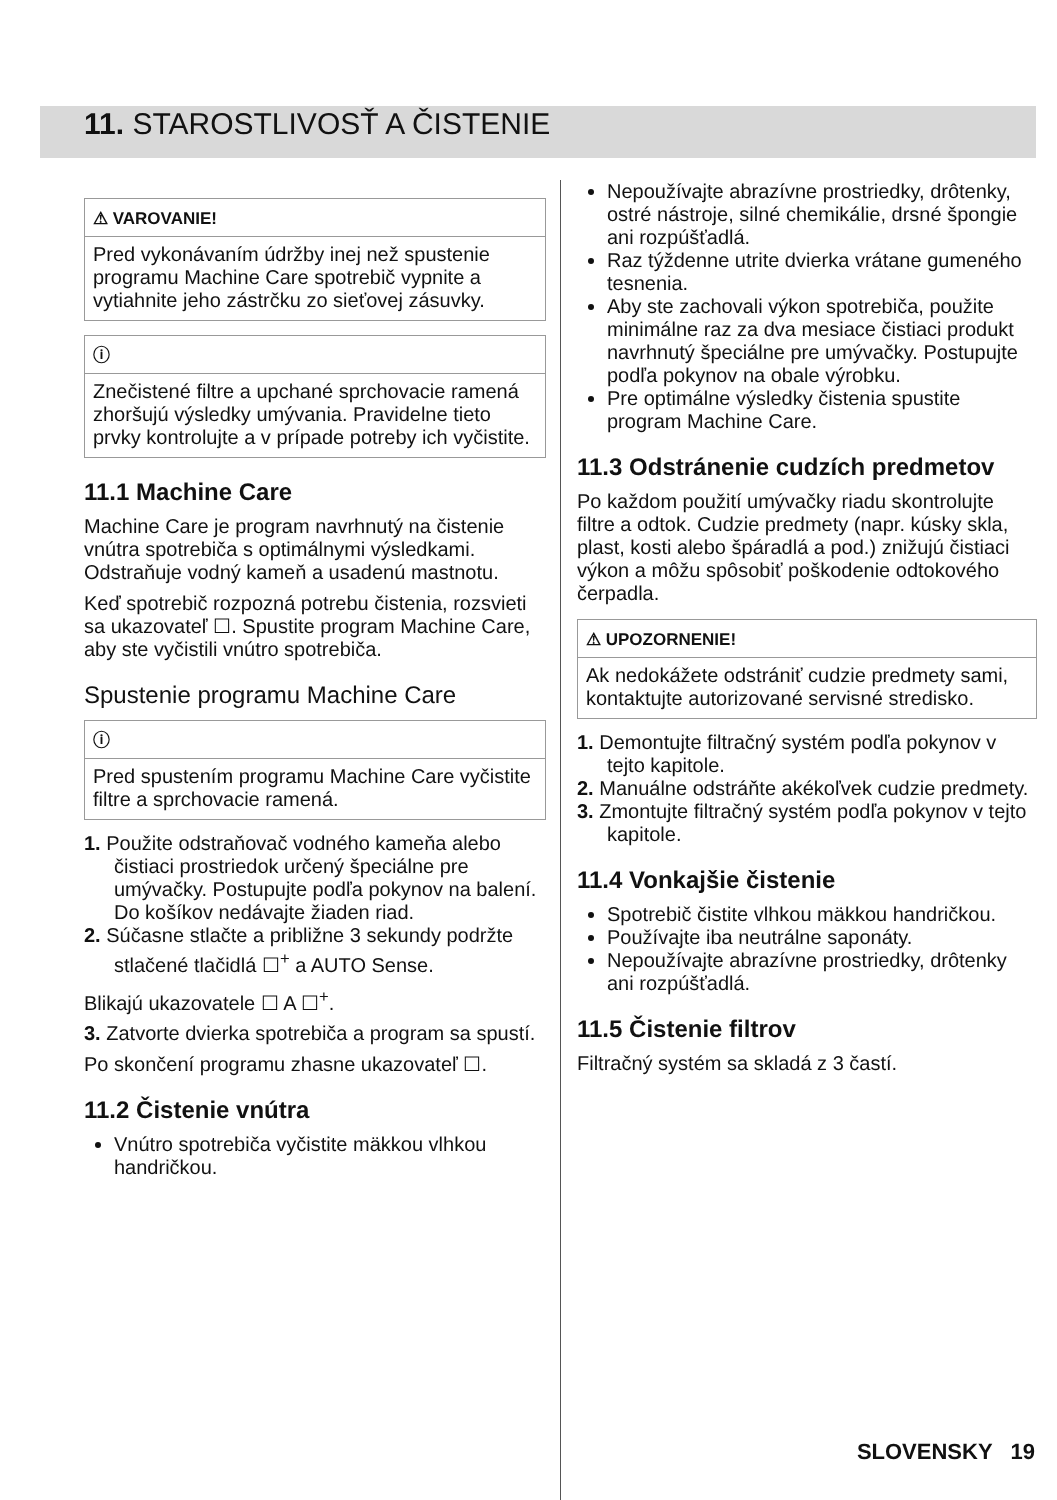11. STAROSTLIVOSŤ A ČISTENIE
⚠ VAROVANIE!
Pred vykonávaním údržby inej než spustenie programu Machine Care spotrebič vypnite a vytiahnite jeho zástrčku zo sieťovej zásuvky.
ⓘ
Znečistené filtre a upchané sprchovacie ramená zhoršujú výsledky umývania. Pravidelne tieto prvky kontrolujte a v prípade potreby ich vyčistite.
11.1 Machine Care
Machine Care je program navrhnutý na čistenie vnútra spotrebiča s optimálnymi výsledkami. Odstraňuje vodný kameň a usadenú mastnotu.
Keď spotrebič rozpozná potrebu čistenia, rozsvieti sa ukazovateľ ☐. Spustite program Machine Care, aby ste vyčistili vnútro spotrebiča.
Spustenie programu Machine Care
ⓘ
Pred spustením programu Machine Care vyčistite filtre a sprchovacie ramená.
1. Použite odstraňovač vodného kameňa alebo čistiaci prostriedok určený špeciálne pre umývačky. Postupujte podľa pokynov na balení. Do košíkov nedávajte žiaden riad.
2. Súčasne stlačte a približne 3 sekundy podržte stlačené tlačidlá ☐<sup>+</sup> a AUTO Sense.
Blikajú ukazovatele ☐ A ☐<sup>+</sup>.
3. Zatvorte dvierka spotrebiča a program sa spustí.
Po skončení programu zhasne ukazovateľ ☐.
11.2 Čistenie vnútra
Vnútro spotrebiča vyčistite mäkkou vlhkou handričkou.
Nepoužívajte abrazívne prostriedky, drôtenky, ostré nástroje, silné chemikálie, drsné špongie ani rozpúšťadlá.
Raz týždenne utrite dvierka vrátane gumeného tesnenia.
Aby ste zachovali výkon spotrebiča, použite minimálne raz za dva mesiace čistiaci produkt navrhnutý špeciálne pre umývačky. Postupujte podľa pokynov na obale výrobku.
Pre optimálne výsledky čistenia spustite program Machine Care.
11.3 Odstránenie cudzích predmetov
Po každom použití umývačky riadu skontrolujte filtre a odtok. Cudzie predmety (napr. kúsky skla, plast, kosti alebo špáradlá a pod.) znižujú čistiaci výkon a môžu spôsobiť poškodenie odtokového čerpadla.
⚠ UPOZORNENIE!
Ak nedokážete odstrániť cudzie predmety sami, kontaktujte autorizované servisné stredisko.
1. Demontujte filtračný systém podľa pokynov v tejto kapitole.
2. Manuálne odstráňte akékoľvek cudzie predmety.
3. Zmontujte filtračný systém podľa pokynov v tejto kapitole.
11.4 Vonkajšie čistenie
Spotrebič čistite vlhkou mäkkou handričkou.
Používajte iba neutrálne saponáty.
Nepoužívajte abrazívne prostriedky, drôtenky ani rozpúšťadlá.
11.5 Čistenie filtrov
Filtračný systém sa skladá z 3 častí.
SLOVENSKY 19